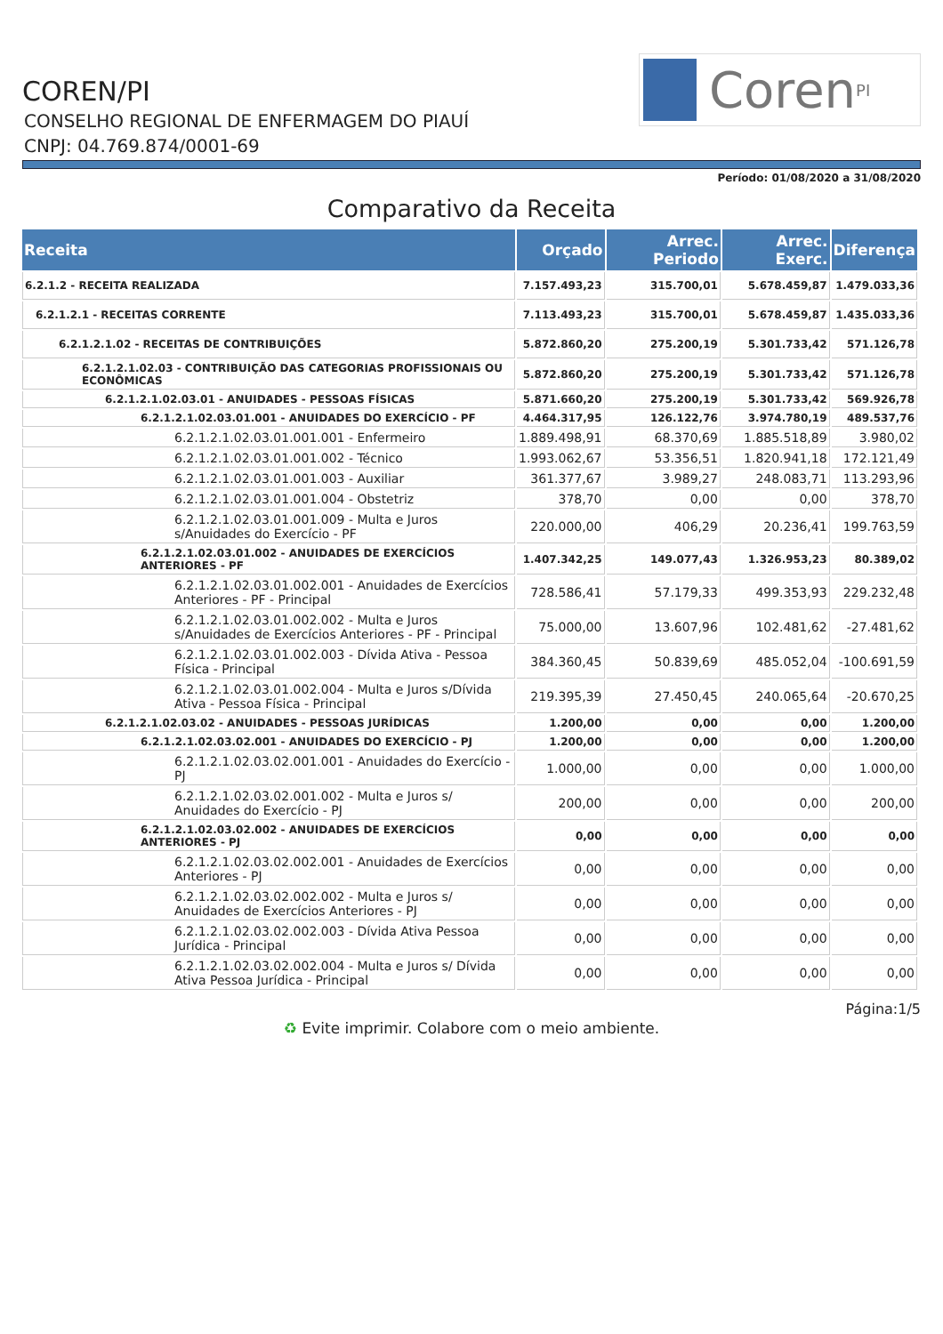COREN/PI
CONSELHO REGIONAL DE ENFERMAGEM DO PIAUÍ
CNPJ: 04.769.874/0001-69
Coren<sup>PI</sup>
Período: 01/08/2020 a 31/08/2020
Comparativo da Receita
| Receita | Orçado | Arrec. Periodo | Arrec. Exerc. | Diferença |
| --- | --- | --- | --- | --- |
| 6.2.1.2 - RECEITA REALIZADA | 7.157.493,23 | 315.700,01 | 5.678.459,87 | 1.479.033,36 |
| 6.2.1.2.1 - RECEITAS CORRENTE | 7.113.493,23 | 315.700,01 | 5.678.459,87 | 1.435.033,36 |
| 6.2.1.2.1.02 - RECEITAS DE CONTRIBUIÇÕES | 5.872.860,20 | 275.200,19 | 5.301.733,42 | 571.126,78 |
| 6.2.1.2.1.02.03 - CONTRIBUIÇÃO DAS CATEGORIAS PROFISSIONAIS OU ECONÔMICAS | 5.872.860,20 | 275.200,19 | 5.301.733,42 | 571.126,78 |
| 6.2.1.2.1.02.03.01 - ANUIDADES - PESSOAS FÍSICAS | 5.871.660,20 | 275.200,19 | 5.301.733,42 | 569.926,78 |
| 6.2.1.2.1.02.03.01.001 - ANUIDADES DO EXERCÍCIO - PF | 4.464.317,95 | 126.122,76 | 3.974.780,19 | 489.537,76 |
| 6.2.1.2.1.02.03.01.001.001 - Enfermeiro | 1.889.498,91 | 68.370,69 | 1.885.518,89 | 3.980,02 |
| 6.2.1.2.1.02.03.01.001.002 - Técnico | 1.993.062,67 | 53.356,51 | 1.820.941,18 | 172.121,49 |
| 6.2.1.2.1.02.03.01.001.003 - Auxiliar | 361.377,67 | 3.989,27 | 248.083,71 | 113.293,96 |
| 6.2.1.2.1.02.03.01.001.004 - Obstetriz | 378,70 | 0,00 | 0,00 | 378,70 |
| 6.2.1.2.1.02.03.01.001.009 - Multa e Juros s/Anuidades do Exercício - PF | 220.000,00 | 406,29 | 20.236,41 | 199.763,59 |
| 6.2.1.2.1.02.03.01.002 - ANUIDADES DE EXERCÍCIOS ANTERIORES - PF | 1.407.342,25 | 149.077,43 | 1.326.953,23 | 80.389,02 |
| 6.2.1.2.1.02.03.01.002.001 - Anuidades de Exercícios Anteriores - PF - Principal | 728.586,41 | 57.179,33 | 499.353,93 | 229.232,48 |
| 6.2.1.2.1.02.03.01.002.002 - Multa e Juros s/Anuidades de Exercícios Anteriores - PF - Principal | 75.000,00 | 13.607,96 | 102.481,62 | -27.481,62 |
| 6.2.1.2.1.02.03.01.002.003 - Dívida Ativa - Pessoa Física - Principal | 384.360,45 | 50.839,69 | 485.052,04 | -100.691,59 |
| 6.2.1.2.1.02.03.01.002.004 - Multa e Juros s/Dívida Ativa - Pessoa Física - Principal | 219.395,39 | 27.450,45 | 240.065,64 | -20.670,25 |
| 6.2.1.2.1.02.03.02 - ANUIDADES - PESSOAS JURÍDICAS | 1.200,00 | 0,00 | 0,00 | 1.200,00 |
| 6.2.1.2.1.02.03.02.001 - ANUIDADES DO EXERCÍCIO - PJ | 1.200,00 | 0,00 | 0,00 | 1.200,00 |
| 6.2.1.2.1.02.03.02.001.001 - Anuidades do Exercício - PJ | 1.000,00 | 0,00 | 0,00 | 1.000,00 |
| 6.2.1.2.1.02.03.02.001.002 - Multa e Juros s/ Anuidades do Exercício - PJ | 200,00 | 0,00 | 0,00 | 200,00 |
| 6.2.1.2.1.02.03.02.002 - ANUIDADES DE EXERCÍCIOS ANTERIORES - PJ | 0,00 | 0,00 | 0,00 | 0,00 |
| 6.2.1.2.1.02.03.02.002.001 - Anuidades de Exercícios Anteriores - PJ | 0,00 | 0,00 | 0,00 | 0,00 |
| 6.2.1.2.1.02.03.02.002.002 - Multa e Juros s/ Anuidades de Exercícios Anteriores - PJ | 0,00 | 0,00 | 0,00 | 0,00 |
| 6.2.1.2.1.02.03.02.002.003 - Dívida Ativa Pessoa Jurídica - Principal | 0,00 | 0,00 | 0,00 | 0,00 |
| 6.2.1.2.1.02.03.02.002.004 - Multa e Juros s/ Dívida Ativa Pessoa Jurídica - Principal | 0,00 | 0,00 | 0,00 | 0,00 |
Página:1/5
♻ Evite imprimir. Colabore com o meio ambiente.